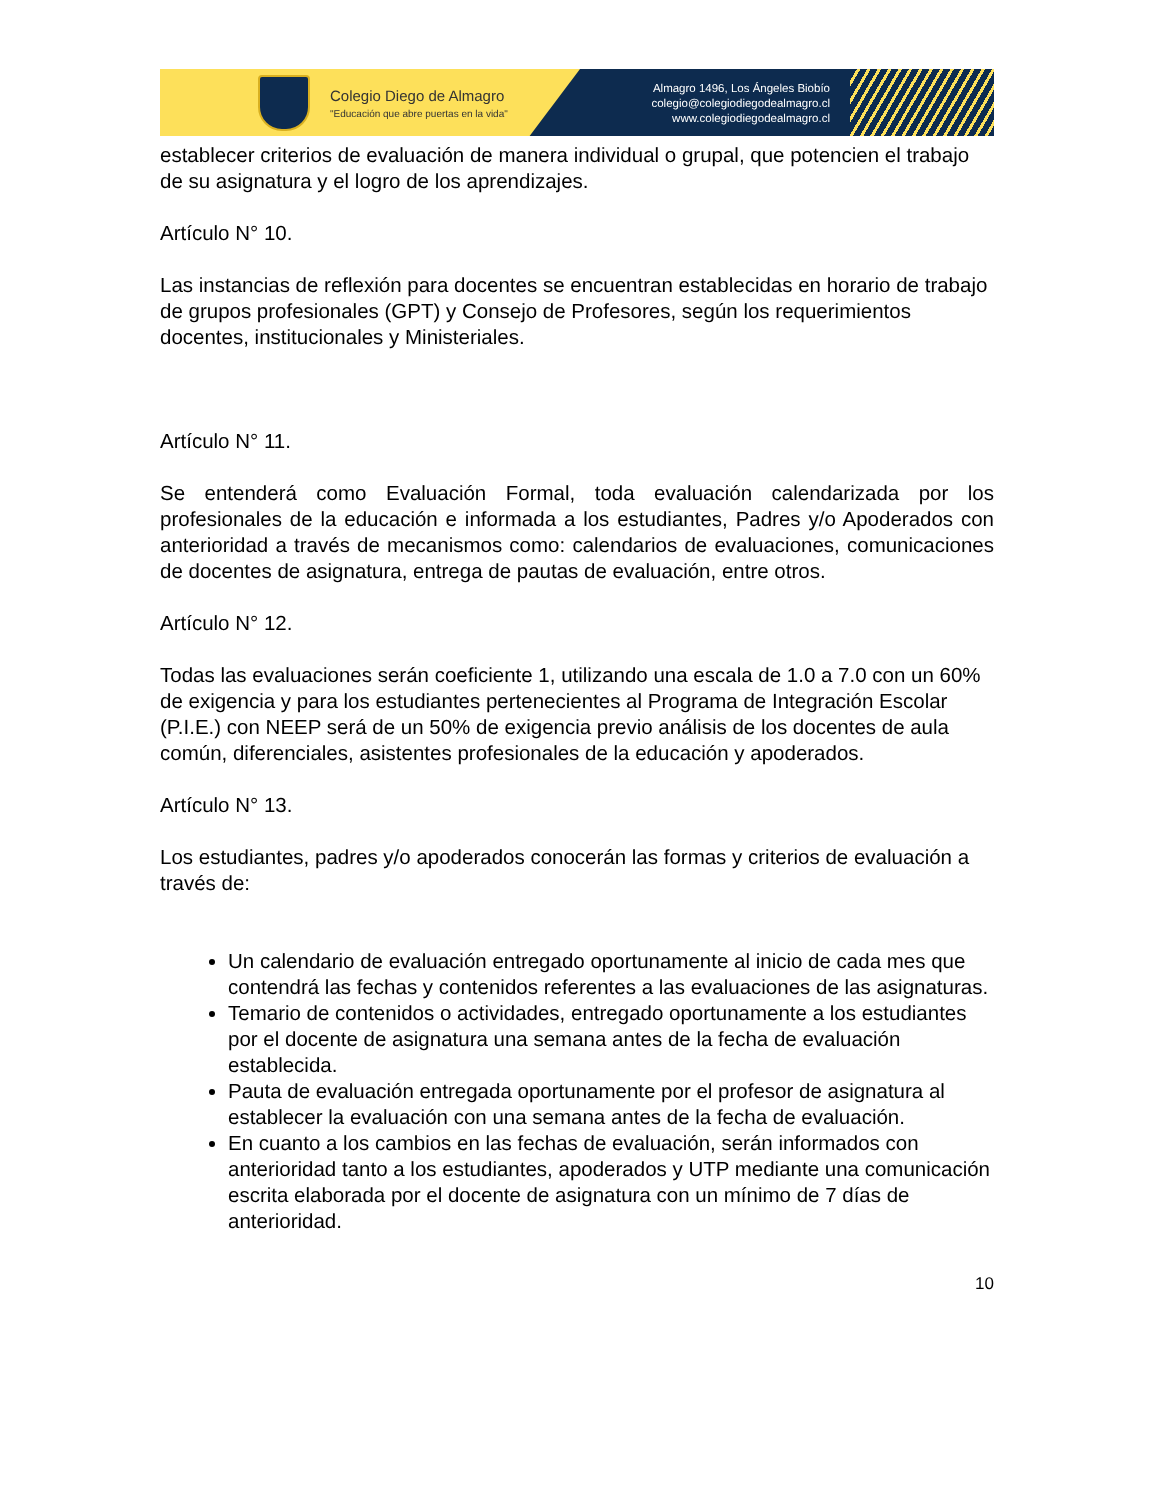Colegio Diego de Almagro
"Educación que abre puertas en la vida"
Almagro 1496, Los Ángeles Biobío
colegio@colegiodiegodealmagro.cl
www.colegiodiegodealmagro.cl
establecer criterios de evaluación de manera individual o grupal, que potencien el trabajo de su asignatura y el logro de los aprendizajes.
Artículo N° 10.
Las instancias de reflexión para docentes se encuentran establecidas en horario de trabajo de grupos profesionales (GPT) y Consejo de Profesores, según los requerimientos docentes, institucionales y Ministeriales.
Artículo N° 11.
Se entenderá como Evaluación Formal, toda evaluación calendarizada por los profesionales de la educación e informada a los estudiantes, Padres y/o Apoderados con anterioridad a través de mecanismos como: calendarios de evaluaciones, comunicaciones de docentes de asignatura, entrega de pautas de evaluación, entre otros.
Artículo N° 12.
Todas las evaluaciones serán coeficiente 1, utilizando una escala de 1.0 a 7.0 con un 60% de exigencia y para los estudiantes pertenecientes al Programa de Integración Escolar (P.I.E.) con NEEP será de un 50% de exigencia previo análisis de los docentes de aula común, diferenciales, asistentes profesionales de la educación y apoderados.
Artículo N° 13.
Los estudiantes, padres y/o apoderados conocerán las formas y criterios de evaluación a través de:
Un calendario de evaluación entregado oportunamente al inicio de cada mes que contendrá las fechas y contenidos referentes a las evaluaciones de las asignaturas.
Temario de contenidos o actividades, entregado oportunamente a los estudiantes por el docente de asignatura una semana antes de la fecha de evaluación establecida.
Pauta de evaluación entregada oportunamente por el profesor de asignatura al establecer la evaluación con una semana antes de la fecha de evaluación.
En cuanto a los cambios en las fechas de evaluación, serán informados con anterioridad tanto a los estudiantes, apoderados y UTP mediante una comunicación escrita elaborada por el docente de asignatura con un mínimo de 7 días de anterioridad.
10